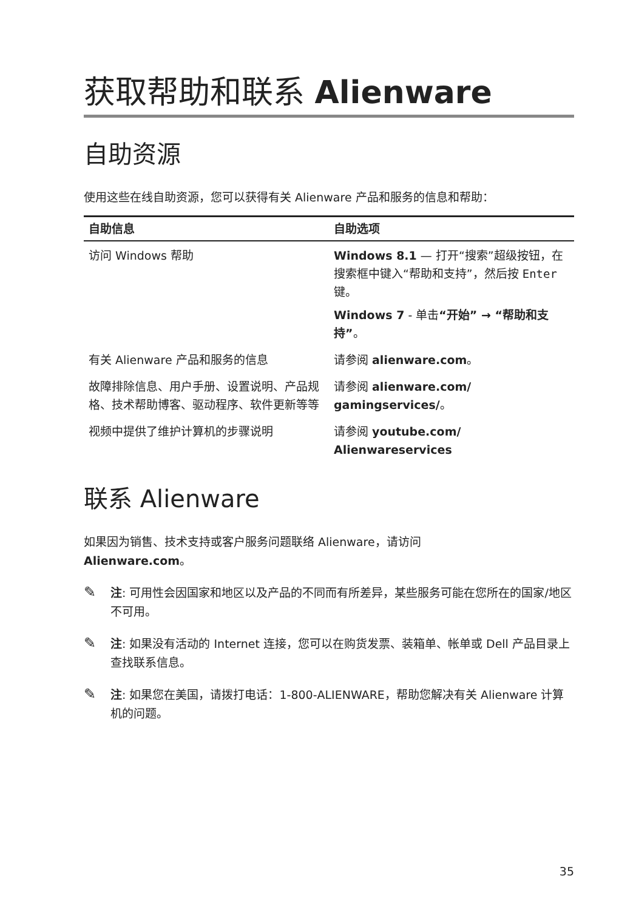获取帮助和联系 Alienware
自助资源
使用这些在线自助资源，您可以获得有关 Alienware 产品和服务的信息和帮助：
| 自助信息 | 自助选项 |
| --- | --- |
| 访问 Windows 帮助 | Windows 8.1 — 打开“搜索”超级按钮，在搜索框中键入“帮助和支持”，然后按 Enter 键。 Windows 7 - 单击 “开始” → “帮助和支持” 。 |
| 有关 Alienware 产品和服务的信息 | 请参阅 alienware.com 。 |
| 故障排除信息、用户手册、设置说明、产品规格、技术帮助博客、驱动程序、软件更新等等 | 请参阅 alienware.com/ gamingservices/ 。 |
| 视频中提供了维护计算机的步骤说明 | 请参阅 youtube.com/ Alienwareservices |
联系 Alienware
如果因为销售、技术支持或客户服务问题联络 Alienware，请访问
Alienware.com。
✎
注: 可用性会因国家和地区以及产品的不同而有所差异，某些服务可能在您所在的国家/地区不可用。
✎
注: 如果没有活动的 Internet 连接，您可以在购货发票、装箱单、帐单或 Dell 产品目录上查找联系信息。
✎
注: 如果您在美国，请拨打电话：1-800-ALIENWARE，帮助您解决有关 Alienware 计算机的问题。
35